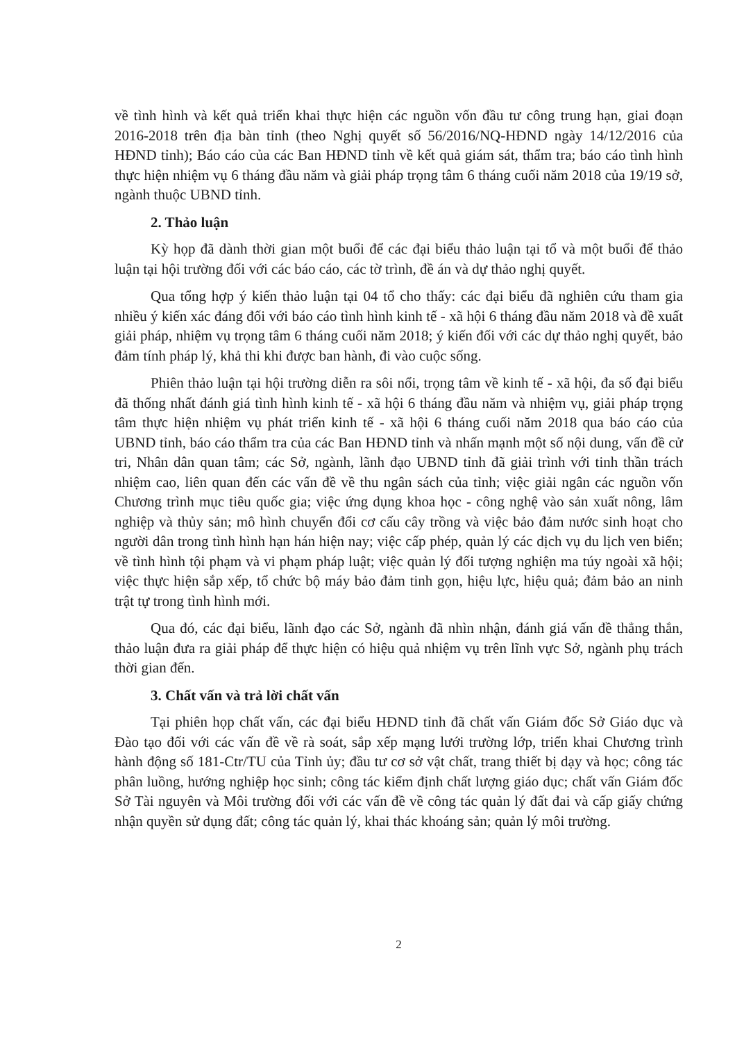về tình hình và kết quả triển khai thực hiện các nguồn vốn đầu tư công trung hạn, giai đoạn 2016-2018 trên địa bàn tỉnh (theo Nghị quyết số 56/2016/NQ-HĐND ngày 14/12/2016 của HĐND tỉnh); Báo cáo của các Ban HĐND tỉnh về kết quả giám sát, thẩm tra; báo cáo tình hình thực hiện nhiệm vụ 6 tháng đầu năm và giải pháp trọng tâm 6 tháng cuối năm 2018 của 19/19 sở, ngành thuộc UBND tỉnh.
2. Thảo luận
Kỳ họp đã dành thời gian một buổi để các đại biểu thảo luận tại tổ và một buổi để thảo luận tại hội trường đối với các báo cáo, các tờ trình, đề án và dự thảo nghị quyết.
Qua tổng hợp ý kiến thảo luận tại 04 tổ cho thấy: các đại biểu đã nghiên cứu tham gia nhiều ý kiến xác đáng đối với báo cáo tình hình kinh tế - xã hội 6 tháng đầu năm 2018 và đề xuất giải pháp, nhiệm vụ trọng tâm 6 tháng cuối năm 2018; ý kiến đối với các dự thảo nghị quyết, bảo đảm tính pháp lý, khả thi khi được ban hành, đi vào cuộc sống.
Phiên thảo luận tại hội trường diễn ra sôi nổi, trọng tâm về kinh tế - xã hội, đa số đại biểu đã thống nhất đánh giá tình hình kinh tế - xã hội 6 tháng đầu năm và nhiệm vụ, giải pháp trọng tâm thực hiện nhiệm vụ phát triển kinh tế - xã hội 6 tháng cuối năm 2018 qua báo cáo của UBND tỉnh, báo cáo thẩm tra của các Ban HĐND tỉnh và nhấn mạnh một số nội dung, vấn đề cử tri, Nhân dân quan tâm; các Sở, ngành, lãnh đạo UBND tỉnh đã giải trình với tinh thần trách nhiệm cao, liên quan đến các vấn đề về thu ngân sách của tỉnh; việc giải ngân các nguồn vốn Chương trình mục tiêu quốc gia; việc ứng dụng khoa học - công nghệ vào sản xuất nông, lâm nghiệp và thủy sản; mô hình chuyển đổi cơ cấu cây trồng và việc bảo đảm nước sinh hoạt cho người dân trong tình hình hạn hán hiện nay; việc cấp phép, quản lý các dịch vụ du lịch ven biển; về tình hình tội phạm và vi phạm pháp luật; việc quản lý đối tượng nghiện ma túy ngoài xã hội; việc thực hiện sắp xếp, tổ chức bộ máy bảo đảm tinh gọn, hiệu lực, hiệu quả; đảm bảo an ninh trật tự trong tình hình mới.
Qua đó, các đại biểu, lãnh đạo các Sở, ngành đã nhìn nhận, đánh giá vấn đề thẳng thắn, thảo luận đưa ra giải pháp để thực hiện có hiệu quả nhiệm vụ trên lĩnh vực Sở, ngành phụ trách thời gian đến.
3. Chất vấn và trả lời chất vấn
Tại phiên họp chất vấn, các đại biểu HĐND tỉnh đã chất vấn Giám đốc Sở Giáo dục và Đào tạo đối với các vấn đề về rà soát, sắp xếp mạng lưới trường lớp, triển khai Chương trình hành động số 181-Ctr/TU của Tỉnh ủy; đầu tư cơ sở vật chất, trang thiết bị dạy và học; công tác phân luồng, hướng nghiệp học sinh; công tác kiểm định chất lượng giáo dục; chất vấn Giám đốc Sở Tài nguyên và Môi trường đối với các vấn đề về công tác quản lý đất đai và cấp giấy chứng nhận quyền sử dụng đất; công tác quản lý, khai thác khoáng sản; quản lý môi trường.
2